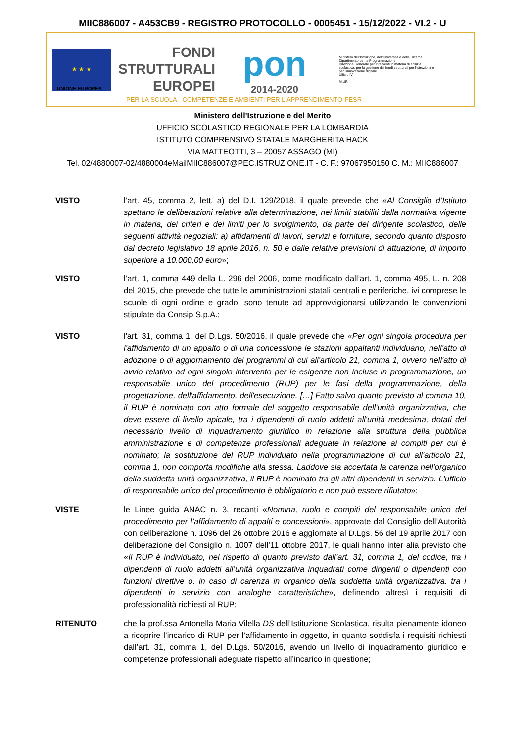MIIC886007 - A453CB9 - REGISTRO PROTOCOLLO - 0005451 - 15/12/2022 - VI.2 - U
★ ★ ★
FONDI
STRUTTURALI
EUROPEI
pon
2014-2020
Ministero dell'Istruzione, dell'Università e della Ricerca
Dipartimento per la Programmazione
Direzione Generale per interventi in materia di edilizia scolastica, per la gestione dei fondi strutturali per l'istruzione e per l'innovazione digitale
Ufficio IV
MIUR
UNIONE EUROPEA
PER LA SCUOLA - COMPETENZE E AMBIENTI PER L'APPRENDIMENTO-FESR
Ministero dell'Istruzione e del Merito
UFFICIO SCOLASTICO REGIONALE PER LA LOMBARDIA
ISTITUTO COMPRENSIVO STATALE MARGHERITA HACK
VIA MATTEOTTI, 3 – 20057 ASSAGO (MI)
Tel. 02/4880007-02/4880004eMailMIIC886007@PEC.ISTRUZIONE.IT - C. F.: 97067950150 C. M.: MIIC886007
VISTO l’art. 45, comma 2, lett. a) del D.I. 129/2018, il quale prevede che «Al Consiglio d’Istituto spettano le deliberazioni relative alla determinazione, nei limiti stabiliti dalla normativa vigente in materia, dei criteri e dei limiti per lo svolgimento, da parte del dirigente scolastico, delle seguenti attività negoziali: a) affidamenti di lavori, servizi e forniture, secondo quanto disposto dal decreto legislativo 18 aprile 2016, n. 50 e dalle relative previsioni di attuazione, di importo superiore a 10.000,00 euro»;
VISTO l’art. 1, comma 449 della L. 296 del 2006, come modificato dall’art. 1, comma 495, L. n. 208 del 2015, che prevede che tutte le amministrazioni statali centrali e periferiche, ivi comprese le scuole di ogni ordine e grado, sono tenute ad approvvigionarsi utilizzando le convenzioni stipulate da Consip S.p.A.;
VISTO l'art. 31, comma 1, del D.Lgs. 50/2016, il quale prevede che «Per ogni singola procedura per l'affidamento di un appalto o di una concessione le stazioni appaltanti individuano, nell'atto di adozione o di aggiornamento dei programmi di cui all'articolo 21, comma 1, ovvero nell'atto di avvio relativo ad ogni singolo intervento per le esigenze non incluse in programmazione, un responsabile unico del procedimento (RUP) per le fasi della programmazione, della progettazione, dell'affidamento, dell'esecuzione. […] Fatto salvo quanto previsto al comma 10, il RUP è nominato con atto formale del soggetto responsabile dell'unità organizzativa, che deve essere di livello apicale, tra i dipendenti di ruolo addetti all'unità medesima, dotati del necessario livello di inquadramento giuridico in relazione alla struttura della pubblica amministrazione e di competenze professionali adeguate in relazione ai compiti per cui è nominato; la sostituzione del RUP individuato nella programmazione di cui all'articolo 21, comma 1, non comporta modifiche alla stessa. Laddove sia accertata la carenza nell'organico della suddetta unità organizzativa, il RUP è nominato tra gli altri dipendenti in servizio. L'ufficio di responsabile unico del procedimento è obbligatorio e non può essere rifiutato»;
VISTE le Linee guida ANAC n. 3, recanti «Nomina, ruolo e compiti del responsabile unico del procedimento per l’affidamento di appalti e concessioni», approvate dal Consiglio dell’Autorità con deliberazione n. 1096 del 26 ottobre 2016 e aggiornate al D.Lgs. 56 del 19 aprile 2017 con deliberazione del Consiglio n. 1007 dell’11 ottobre 2017, le quali hanno inter alia previsto che «Il RUP è individuato, nel rispetto di quanto previsto dall’art. 31, comma 1, del codice, tra i dipendenti di ruolo addetti all’unità organizzativa inquadrati come dirigenti o dipendenti con funzioni direttive o, in caso di carenza in organico della suddetta unità organizzativa, tra i dipendenti in servizio con analoghe caratteristiche», definendo altresì i requisiti di professionalità richiesti al RUP;
RITENUTO che la prof.ssa Antonella Maria Vilella DS dell’Istituzione Scolastica, risulta pienamente idoneo a ricoprire l’incarico di RUP per l’affidamento in oggetto, in quanto soddisfa i requisiti richiesti dall’art. 31, comma 1, del D.Lgs. 50/2016, avendo un livello di inquadramento giuridico e competenze professionali adeguate rispetto all’incarico in questione;